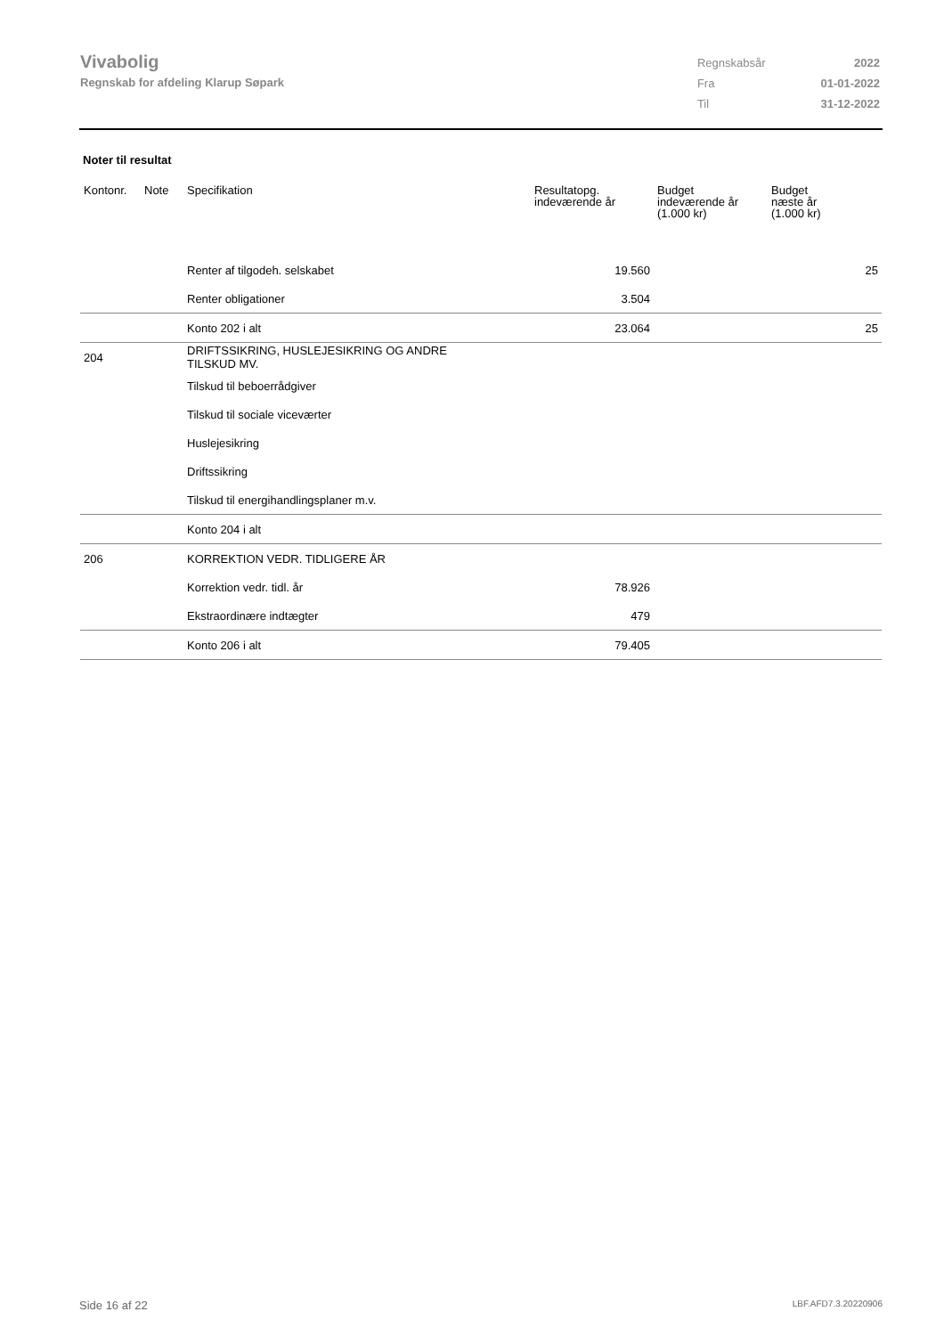Vivabolig
Regnskab for afdeling Klarup Søpark
| Regnskabsår | 2022 |
| Fra | 01-01-2022 |
| Til | 31-12-2022 |
Noter til resultat
| Kontonr. | Note | Specifikation | Resultatopg. indeværende år | Budget indeværende år (1.000 kr) | Budget næste år (1.000 kr) |
| --- | --- | --- | --- | --- | --- |
| | | Renter af tilgodeh. selskabet | 19.560 | | 25 |
| | | Renter obligationer | 3.504 | | |
| | | Konto 202 i alt | 23.064 | | 25 |
| 204 | | DRIFTSSIKRING, HUSLEJESIKRING OG ANDRE TILSKUD MV. | | | |
| | | Tilskud til beboerrådgiver | | | |
| | | Tilskud til sociale viceværter | | | |
| | | Huslejesikring | | | |
| | | Driftssikring | | | |
| | | Tilskud til energihandlingsplaner m.v. | | | |
| | | Konto 204 i alt | | | |
| 206 | | KORREKTION VEDR. TIDLIGERE ÅR | | | |
| | | Korrektion vedr. tidl. år | 78.926 | | |
| | | Ekstraordinære indtægter | 479 | | |
| | | Konto 206 i alt | 79.405 | | |
Side 16 af 22 LBF.AFD7.3.20220906